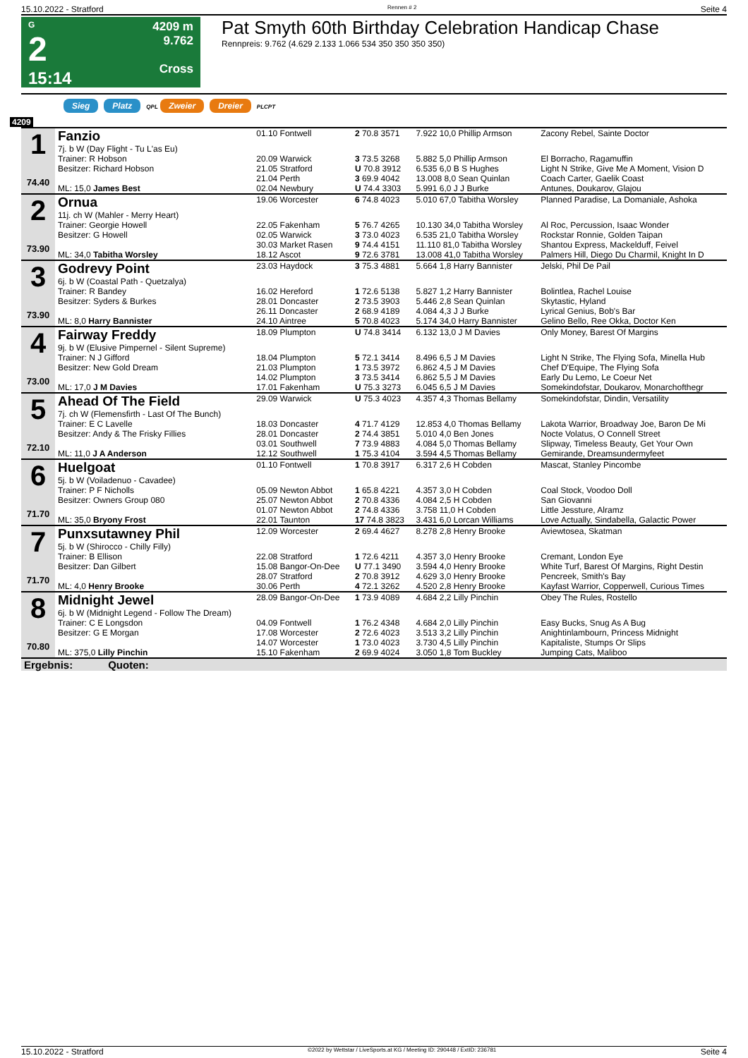15.10.2022 - Stratford Rennen # 2 Seite 4
G
2
15:14
4209 m
9.762
Cross
Pat Smyth 60th Birthday Celebration Handicap Chase
Rennpreis: 9.762 (4.629 2.133 1.066 534 350 350 350 350)
Sieg Platz QPL Zweier Dreier PLCPT
4209
| 1 74.40 | Fanzio 7j. b W (Day Flight - Tu L'as Eu) | 01.10 Fontwell | 2 70.8 3571 | 7.922 10,0 Phillip Armson | Zacony Rebel, Sainte Doctor |
| | Trainer: R Hobson | 20.09 Warwick | 3 73.5 3268 | 5.882 5,0 Phillip Armson | El Borracho, Ragamuffin |
| | Besitzer: Richard Hobson | 21.05 Stratford | U 70.8 3912 | 6.535 6,0 B S Hughes | Light N Strike, Give Me A Moment, Vision D |
| | | 21.04 Perth | 3 69.9 4042 | 13.008 8,0 Sean Quinlan | Coach Carter, Gaelik Coast |
| | ML: 15,0 James Best | 02.04 Newbury | U 74.4 3303 | 5.991 6,0 J J Burke | Antunes, Doukarov, Glajou |
| 2 73.90 | Ornua 11j. ch W (Mahler - Merry Heart) | 19.06 Worcester | 6 74.8 4023 | 5.010 67,0 Tabitha Worsley | Planned Paradise, La Domaniale, Ashoka |
| | Trainer: Georgie Howell | 22.05 Fakenham | 5 76.7 4265 | 10.130 34,0 Tabitha Worsley | Al Roc, Percussion, Isaac Wonder |
| | Besitzer: G Howell | 02.05 Warwick | 3 73.0 4023 | 6.535 21,0 Tabitha Worsley | Rockstar Ronnie, Golden Taipan |
| | | 30.03 Market Rasen | 9 74.4 4151 | 11.110 81,0 Tabitha Worsley | Shantou Express, Mackelduff, Feivel |
| | ML: 34,0 Tabitha Worsley | 18.12 Ascot | 9 72.6 3781 | 13.008 41,0 Tabitha Worsley | Palmers Hill, Diego Du Charmil, Knight In D |
| 3 73.90 | Godrevy Point 6j. b W (Coastal Path - Quetzalya) | 23.03 Haydock | 3 75.3 4881 | 5.664 1,8 Harry Bannister | Jelski, Phil De Pail |
| | Trainer: R Bandey | 16.02 Hereford | 1 72.6 5138 | 5.827 1,2 Harry Bannister | Bolintlea, Rachel Louise |
| | Besitzer: Syders & Burkes | 28.01 Doncaster | 2 73.5 3903 | 5.446 2,8 Sean Quinlan | Skytastic, Hyland |
| | | 26.11 Doncaster | 2 68.9 4189 | 4.084 4,3 J J Burke | Lyrical Genius, Bob's Bar |
| | ML: 8,0 Harry Bannister | 24.10 Aintree | 5 70.8 4023 | 5.174 34,0 Harry Bannister | Gelino Bello, Ree Okka, Doctor Ken |
| 4 73.00 | Fairway Freddy 9j. b W (Elusive Pimpernel - Silent Supreme) | 18.09 Plumpton | U 74.8 3414 | 6.132 13,0 J M Davies | Only Money, Barest Of Margins |
| | Trainer: N J Gifford | 18.04 Plumpton | 5 72.1 3414 | 8.496 6,5 J M Davies | Light N Strike, The Flying Sofa, Minella Hub |
| | Besitzer: New Gold Dream | 21.03 Plumpton | 1 73.5 3972 | 6.862 4,5 J M Davies | Chef D'Equipe, The Flying Sofa |
| | | 14.02 Plumpton | 3 73.5 3414 | 6.862 5,5 J M Davies | Early Du Lemo, Le Coeur Net |
| | ML: 17,0 J M Davies | 17.01 Fakenham | U 75.3 3273 | 6.045 6,5 J M Davies | Somekindofstar, Doukarov, Monarchofthegr |
| 5 72.10 | Ahead Of The Field 7j. ch W (Flemensfirth - Last Of The Bunch) | 29.09 Warwick | U 75.3 4023 | 4.357 4,3 Thomas Bellamy | Somekindofstar, Dindin, Versatility |
| | Trainer: E C Lavelle | 18.03 Doncaster | 4 71.7 4129 | 12.853 4,0 Thomas Bellamy | Lakota Warrior, Broadway Joe, Baron De Mi |
| | Besitzer: Andy & The Frisky Fillies | 28.01 Doncaster | 2 74.4 3851 | 5.010 4,0 Ben Jones | Nocte Volatus, O Connell Street |
| | | 03.01 Southwell | 7 73.9 4883 | 4.084 5,0 Thomas Bellamy | Slipway, Timeless Beauty, Get Your Own |
| | ML: 11,0 J A Anderson | 12.12 Southwell | 1 75.3 4104 | 3.594 4,5 Thomas Bellamy | Gemirande, Dreamsundermyfeet |
| 6 71.70 | Huelgoat 5j. b W (Voiladenuo - Cavadee) | 01.10 Fontwell | 1 70.8 3917 | 6.317 2,6 H Cobden | Mascat, Stanley Pincombe |
| | Trainer: P F Nicholls | 05.09 Newton Abbot | 1 65.8 4221 | 4.357 3,0 H Cobden | Coal Stock, Voodoo Doll |
| | Besitzer: Owners Group 080 | 25.07 Newton Abbot | 2 70.8 4336 | 4.084 2,5 H Cobden | San Giovanni |
| | | 01.07 Newton Abbot | 2 74.8 4336 | 3.758 11,0 H Cobden | Little Jessture, Alramz |
| | ML: 35,0 Bryony Frost | 22.01 Taunton | 17 74.8 3823 | 3.431 6,0 Lorcan Williams | Love Actually, Sindabella, Galactic Power |
| 7 71.70 | Punxsutawney Phil 5j. b W (Shirocco - Chilly Filly) | 12.09 Worcester | 2 69.4 4627 | 8.278 2,8 Henry Brooke | Aviewtosea, Skatman |
| | Trainer: B Ellison | 22.08 Stratford | 1 72.6 4211 | 4.357 3,0 Henry Brooke | Cremant, London Eye |
| | Besitzer: Dan Gilbert | 15.08 Bangor-On-Dee | U 77.1 3490 | 3.594 4,0 Henry Brooke | White Turf, Barest Of Margins, Right Destin |
| | | 28.07 Stratford | 2 70.8 3912 | 4.629 3,0 Henry Brooke | Pencreek, Smith's Bay |
| | ML: 4,0 Henry Brooke | 30.06 Perth | 4 72.1 3262 | 4.520 2,8 Henry Brooke | Kayfast Warrior, Copperwell, Curious Times |
| 8 70.80 | Midnight Jewel 6j. b W (Midnight Legend - Follow The Dream) | 28.09 Bangor-On-Dee | 1 73.9 4089 | 4.684 2,2 Lilly Pinchin | Obey The Rules, Rostello |
| | Trainer: C E Longsdon | 04.09 Fontwell | 1 76.2 4348 | 4.684 2,0 Lilly Pinchin | Easy Bucks, Snug As A Bug |
| | Besitzer: G E Morgan | 17.08 Worcester | 2 72.6 4023 | 3.513 3,2 Lilly Pinchin | Anightinlambourn, Princess Midnight |
| | | 14.07 Worcester | 1 73.0 4023 | 3.730 4,5 Lilly Pinchin | Kapitaliste, Stumps Or Slips |
| | ML: 375,0 Lilly Pinchin | 15.10 Fakenham | 2 69.9 4024 | 3.050 1,8 Tom Buckley | Jumping Cats, Maliboo |
| Ergebnis: Quoten: | | | | | |
15.10.2022 - Stratford ©2022 by Wettstar / LiveSports.at KG / Meeting ID: 290448 / ExtID: 236781 Seite 4